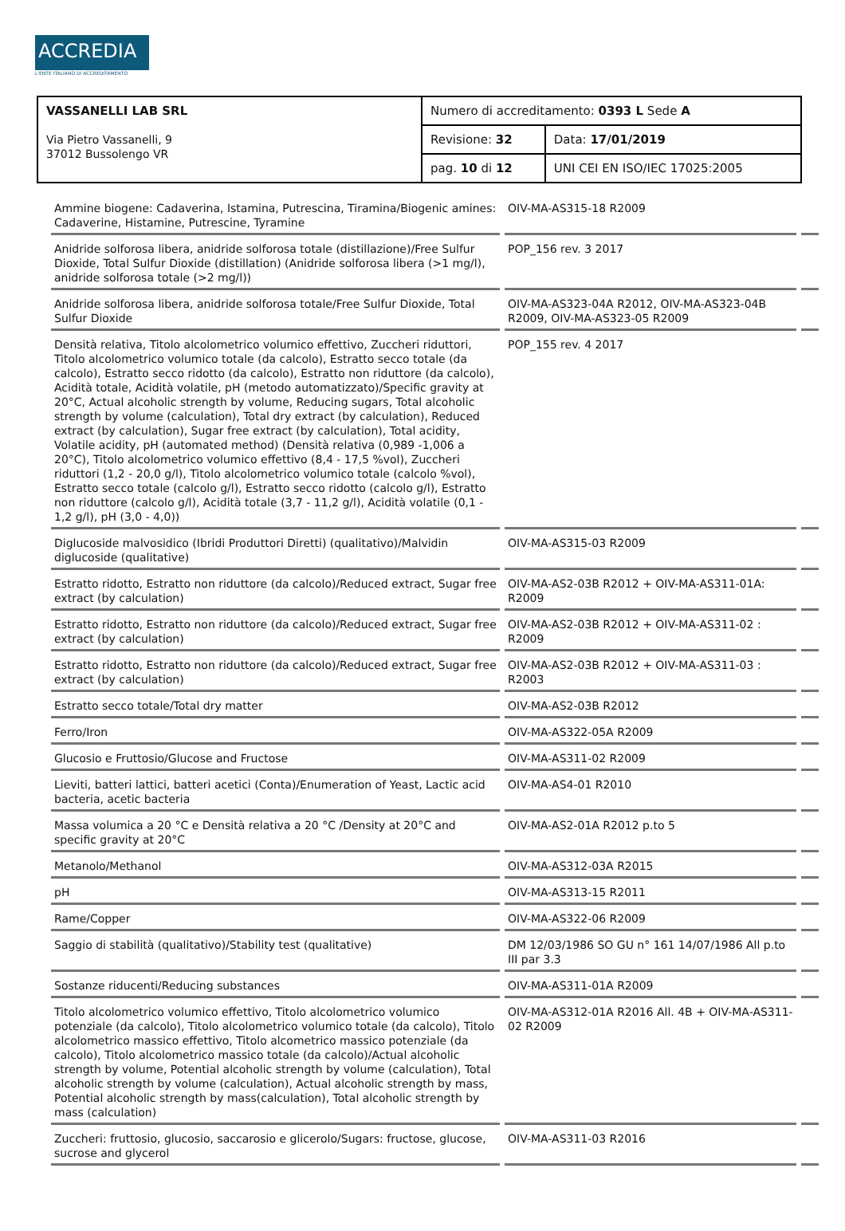ACCREDIA
L'ENTE ITALIANO DI ACCREDITAMENTO
| VASSANELLI LAB SRL Via Pietro Vassanelli, 9 37012 Bussolengo VR | Numero di accreditamento: 0393 L Sede A | |
| | Revisione: 32 | Data: 17/01/2019 |
| | pag. 10 di 12 | UNI CEI EN ISO/IEC 17025:2005 |
| Ammine biogene: Cadaverina, Istamina, Putrescina, Tiramina/Biogenic amines: Cadaverine, Histamine, Putrescine, Tyramine | OIV-MA-AS315-18 R2009 | |
| Anidride solforosa libera, anidride solforosa totale (distillazione)/Free Sulfur Dioxide, Total Sulfur Dioxide (distillation) (Anidride solforosa libera (>1 mg/l), anidride solforosa totale (>2 mg/l)) | POP_156 rev. 3 2017 | |
| Anidride solforosa libera, anidride solforosa totale/Free Sulfur Dioxide, Total Sulfur Dioxide | OIV-MA-AS323-04A R2012, OIV-MA-AS323-04B R2009, OIV-MA-AS323-05 R2009 | |
| Densità relativa, Titolo alcolometrico volumico effettivo, Zuccheri riduttori, Titolo alcolometrico volumico totale (da calcolo), Estratto secco totale (da calcolo), Estratto secco ridotto (da calcolo), Estratto non riduttore (da calcolo), Acidità totale, Acidità volatile, pH (metodo automatizzato)/Specific gravity at 20°C, Actual alcoholic strength by volume, Reducing sugars, Total alcoholic strength by volume (calculation), Total dry extract (by calculation), Reduced extract (by calculation), Sugar free extract (by calculation), Total acidity, Volatile acidity, pH (automated method) (Densità relativa (0,989 -1,006 a 20°C), Titolo alcolometrico volumico effettivo (8,4 - 17,5 %vol), Zuccheri riduttori (1,2 - 20,0 g/l), Titolo alcolometrico volumico totale (calcolo %vol), Estratto secco totale (calcolo g/l), Estratto secco ridotto (calcolo g/l), Estratto non riduttore (calcolo g/l), Acidità totale (3,7 - 11,2 g/l), Acidità volatile (0,1 - 1,2 g/l), pH (3,0 - 4,0)) | POP_155 rev. 4 2017 | |
| Diglucoside malvosidico (Ibridi Produttori Diretti) (qualitativo)/Malvidin diglucoside (qualitative) | OIV-MA-AS315-03 R2009 | |
| Estratto ridotto, Estratto non riduttore (da calcolo)/Reduced extract, Sugar free extract (by calculation) | OIV-MA-AS2-03B R2012 + OIV-MA-AS311-01A: R2009 | |
| Estratto ridotto, Estratto non riduttore (da calcolo)/Reduced extract, Sugar free extract (by calculation) | OIV-MA-AS2-03B R2012 + OIV-MA-AS311-02 : R2009 | |
| Estratto ridotto, Estratto non riduttore (da calcolo)/Reduced extract, Sugar free extract (by calculation) | OIV-MA-AS2-03B R2012 + OIV-MA-AS311-03 : R2003 | |
| Estratto secco totale/Total dry matter | OIV-MA-AS2-03B R2012 | |
| Ferro/Iron | OIV-MA-AS322-05A R2009 | |
| Glucosio e Fruttosio/Glucose and Fructose | OIV-MA-AS311-02 R2009 | |
| Lieviti, batteri lattici, batteri acetici (Conta)/Enumeration of Yeast, Lactic acid bacteria, acetic bacteria | OIV-MA-AS4-01 R2010 | |
| Massa volumica a 20 °C e Densità relativa a 20 °C /Density at 20°C and specific gravity at 20°C | OIV-MA-AS2-01A R2012 p.to 5 | |
| Metanolo/Methanol | OIV-MA-AS312-03A R2015 | |
| pH | OIV-MA-AS313-15 R2011 | |
| Rame/Copper | OIV-MA-AS322-06 R2009 | |
| Saggio di stabilità (qualitativo)/Stability test (qualitative) | DM 12/03/1986 SO GU n° 161 14/07/1986 All p.to III par 3.3 | |
| Sostanze riducenti/Reducing substances | OIV-MA-AS311-01A R2009 | |
| Titolo alcolometrico volumico effettivo, Titolo alcolometrico volumico potenziale (da calcolo), Titolo alcolometrico volumico totale (da calcolo), Titolo alcolometrico massico effettivo, Titolo alcometrico massico potenziale (da calcolo), Titolo alcolometrico massico totale (da calcolo)/Actual alcoholic strength by volume, Potential alcoholic strength by volume (calculation), Total alcoholic strength by volume (calculation), Actual alcoholic strength by mass, Potential alcoholic strength by mass(calculation), Total alcoholic strength by mass (calculation) | OIV-MA-AS312-01A R2016 All. 4B + OIV-MA-AS311-02 R2009 | |
| Zuccheri: fruttosio, glucosio, saccarosio e glicerolo/Sugars: fructose, glucose, sucrose and glycerol | OIV-MA-AS311-03 R2016 | |